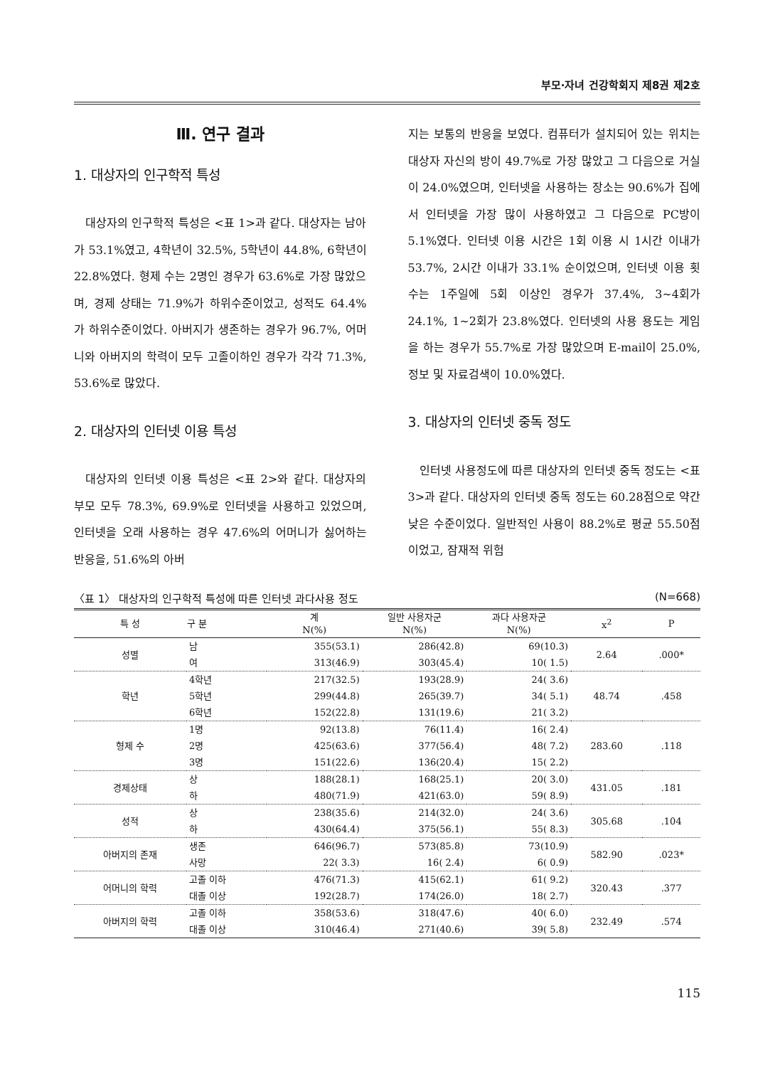부모·자녀 건강학회지 제8권 제2호
Ⅲ. 연구 결과
1. 대상자의 인구학적 특성
대상자의 인구학적 특성은 <표 1>과 같다. 대상자는 남아가 53.1%였고, 4학년이 32.5%, 5학년이 44.8%, 6학년이 22.8%였다. 형제 수는 2명인 경우가 63.6%로 가장 많았으며, 경제 상태는 71.9%가 하위수준이었고, 성적도 64.4%가 하위수준이었다. 아버지가 생존하는 경우가 96.7%, 어머니와 아버지의 학력이 모두 고졸이하인 경우가 각각 71.3%, 53.6%로 많았다.
2. 대상자의 인터넷 이용 특성
대상자의 인터넷 이용 특성은 <표 2>와 같다. 대상자의 부모 모두 78.3%, 69.9%로 인터넷을 사용하고 있었으며, 인터넷을 오래 사용하는 경우 47.6%의 어머니가 싫어하는 반응을, 51.6%의 아버
지는 보통의 반응을 보였다. 컴퓨터가 설치되어 있는 위치는 대상자 자신의 방이 49.7%로 가장 많았고 그 다음으로 거실이 24.0%였으며, 인터넷을 사용하는 장소는 90.6%가 집에서 인터넷을 가장 많이 사용하였고 그 다음으로 PC방이 5.1%였다. 인터넷 이용 시간은 1회 이용 시 1시간 이내가 53.7%, 2시간 이내가 33.1% 순이었으며, 인터넷 이용 횟수는 1주일에 5회 이상인 경우가 37.4%, 3~4회가 24.1%, 1~2회가 23.8%였다. 인터넷의 사용 용도는 게임을 하는 경우가 55.7%로 가장 많았으며 E-mail이 25.0%, 정보 및 자료검색이 10.0%였다.
3. 대상자의 인터넷 중독 정도
인터넷 사용정도에 따른 대상자의 인터넷 중독 정도는 <표 3>과 같다. 대상자의 인터넷 중독 정도는 60.28점으로 약간 낮은 수준이었다. 일반적인 사용이 88.2%로 평균 55.50점이었고, 잠재적 위험
〈표 1〉 대상자의 인구학적 특성에 따른 인터넷 과다사용 정도 (N=668)
| 특 성 | 구 분 | 계 N(%) | 일반 사용자군 N(%) | 과다 사용자군 N(%) | x<sup>2</sup> | P |
| --- | --- | --- | --- | --- | --- | --- |
| 성별 | 남 | 355(53.1) | 286(42.8) | 69(10.3) | 2.64 | .000* |
| | 여 | 313(46.9) | 303(45.4) | 10( 1.5) | | |
| 학년 | 4학년 | 217(32.5) | 193(28.9) | 24( 3.6) | 48.74 | .458 |
| | 5학년 | 299(44.8) | 265(39.7) | 34( 5.1) | | |
| | 6학년 | 152(22.8) | 131(19.6) | 21( 3.2) | | |
| 형제 수 | 1명 | 92(13.8) | 76(11.4) | 16( 2.4) | 283.60 | .118 |
| | 2명 | 425(63.6) | 377(56.4) | 48( 7.2) | | |
| | 3명 | 151(22.6) | 136(20.4) | 15( 2.2) | | |
| 경제상태 | 상 | 188(28.1) | 168(25.1) | 20( 3.0) | 431.05 | .181 |
| | 하 | 480(71.9) | 421(63.0) | 59( 8.9) | | |
| 성적 | 상 | 238(35.6) | 214(32.0) | 24( 3.6) | 305.68 | .104 |
| | 하 | 430(64.4) | 375(56.1) | 55( 8.3) | | |
| 아버지의 존재 | 생존 | 646(96.7) | 573(85.8) | 73(10.9) | 582.90 | .023* |
| | 사망 | 22( 3.3) | 16( 2.4) | 6( 0.9) | | |
| 어머니의 학력 | 고졸 이하 | 476(71.3) | 415(62.1) | 61( 9.2) | 320.43 | .377 |
| | 대졸 이상 | 192(28.7) | 174(26.0) | 18( 2.7) | | |
| 아버지의 학력 | 고졸 이하 | 358(53.6) | 318(47.6) | 40( 6.0) | 232.49 | .574 |
| | 대졸 이상 | 310(46.4) | 271(40.6) | 39( 5.8) | | |
115